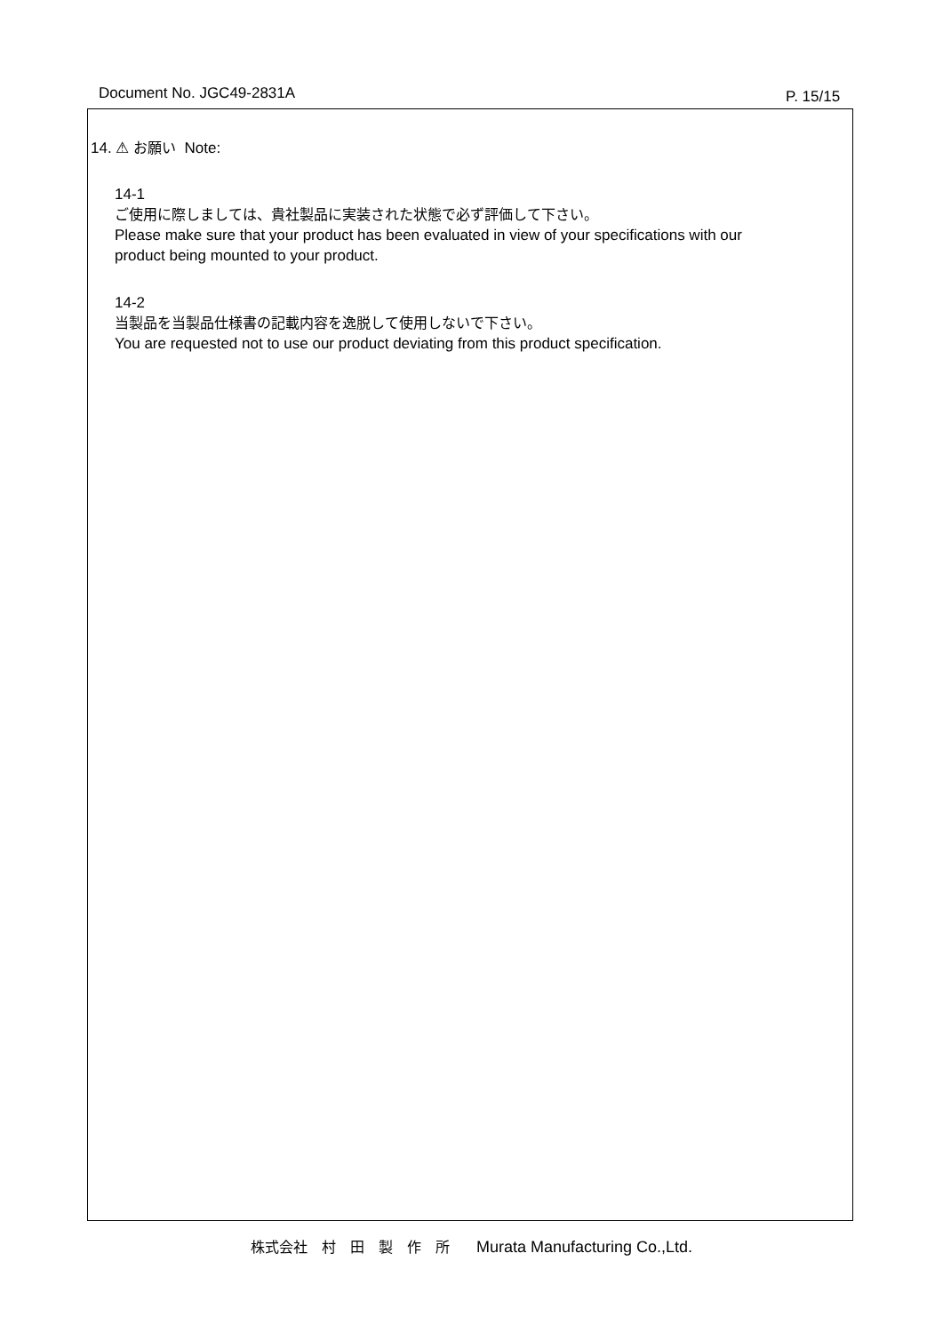Document No. JGC49-2831A P. 15/15
14. ⚠ お願い Note:
14-1
ご使用に際しましては、貴社製品に実装された状態で必ず評価して下さい。
Please make sure that your product has been evaluated in view of your specifications with our
product being mounted to your product.
14-2
当製品を当製品仕様書の記載内容を逸脱して使用しないで下さい。
You are requested not to use our product deviating from this product specification.
株式会社　村　田　製　作　所 Murata Manufacturing Co.,Ltd.